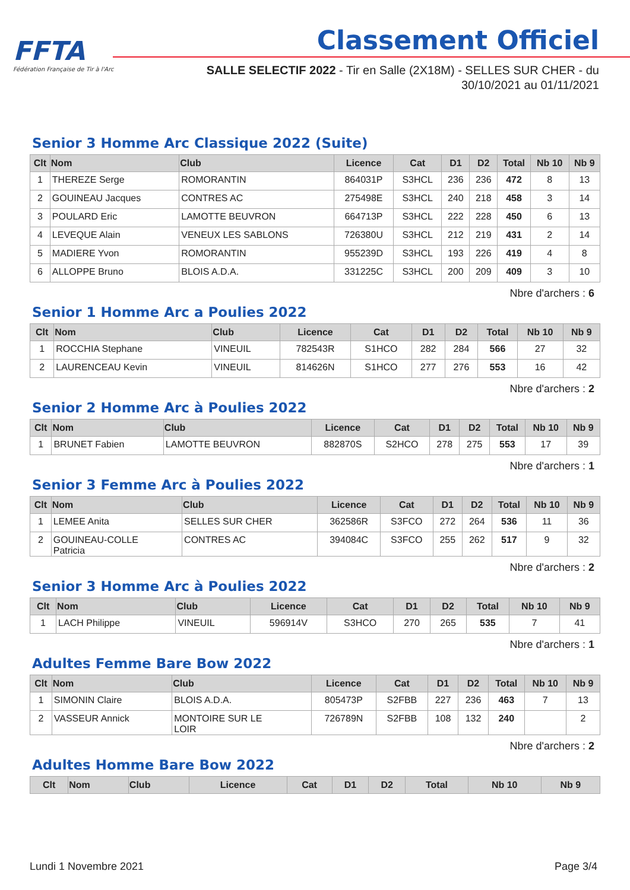FFTA
Fédération Française de Tir à l'Arc
Classement Officiel
SALLE SELECTIF 2022 - Tir en Salle (2X18M) - SELLES SUR CHER - du
30/10/2021 au 01/11/2021
Senior 3 Homme Arc Classique 2022 (Suite)
| Clt | Nom | Club | Licence | Cat | D1 | D2 | Total | Nb 10 | Nb 9 |
| --- | --- | --- | --- | --- | --- | --- | --- | --- | --- |
| 1 | THEREZE Serge | ROMORANTIN | 864031P | S3HCL | 236 | 236 | 472 | 8 | 13 |
| 2 | GOUINEAU Jacques | CONTRES AC | 275498E | S3HCL | 240 | 218 | 458 | 3 | 14 |
| 3 | POULARD Eric | LAMOTTE BEUVRON | 664713P | S3HCL | 222 | 228 | 450 | 6 | 13 |
| 4 | LEVEQUE Alain | VENEUX LES SABLONS | 726380U | S3HCL | 212 | 219 | 431 | 2 | 14 |
| 5 | MADIERE Yvon | ROMORANTIN | 955239D | S3HCL | 193 | 226 | 419 | 4 | 8 |
| 6 | ALLOPPE Bruno | BLOIS A.D.A. | 331225C | S3HCL | 200 | 209 | 409 | 3 | 10 |
Nbre d'archers : 6
Senior 1 Homme Arc a Poulies 2022
| Clt | Nom | Club | Licence | Cat | D1 | D2 | Total | Nb 10 | Nb 9 |
| --- | --- | --- | --- | --- | --- | --- | --- | --- | --- |
| 1 | ROCCHIA Stephane | VINEUIL | 782543R | S1HCO | 282 | 284 | 566 | 27 | 32 |
| 2 | LAURENCEAU Kevin | VINEUIL | 814626N | S1HCO | 277 | 276 | 553 | 16 | 42 |
Nbre d'archers : 2
Senior 2 Homme Arc à Poulies 2022
| Clt | Nom | Club | Licence | Cat | D1 | D2 | Total | Nb 10 | Nb 9 |
| --- | --- | --- | --- | --- | --- | --- | --- | --- | --- |
| 1 | BRUNET Fabien | LAMOTTE BEUVRON | 882870S | S2HCO | 278 | 275 | 553 | 17 | 39 |
Nbre d'archers : 1
Senior 3 Femme Arc à Poulies 2022
| Clt | Nom | Club | Licence | Cat | D1 | D2 | Total | Nb 10 | Nb 9 |
| --- | --- | --- | --- | --- | --- | --- | --- | --- | --- |
| 1 | LEMEE Anita | SELLES SUR CHER | 362586R | S3FCO | 272 | 264 | 536 | 11 | 36 |
| 2 | GOUINEAU-COLLE Patricia | CONTRES AC | 394084C | S3FCO | 255 | 262 | 517 | 9 | 32 |
Nbre d'archers : 2
Senior 3 Homme Arc à Poulies 2022
| Clt | Nom | Club | Licence | Cat | D1 | D2 | Total | Nb 10 | Nb 9 |
| --- | --- | --- | --- | --- | --- | --- | --- | --- | --- |
| 1 | LACH Philippe | VINEUIL | 596914V | S3HCO | 270 | 265 | 535 | 7 | 41 |
Nbre d'archers : 1
Adultes Femme Bare Bow 2022
| Clt | Nom | Club | Licence | Cat | D1 | D2 | Total | Nb 10 | Nb 9 |
| --- | --- | --- | --- | --- | --- | --- | --- | --- | --- |
| 1 | SIMONIN Claire | BLOIS A.D.A. | 805473P | S2FBB | 227 | 236 | 463 | 7 | 13 |
| 2 | VASSEUR Annick | MONTOIRE SUR LE LOIR | 726789N | S2FBB | 108 | 132 | 240 | | 2 |
Nbre d'archers : 2
Adultes Homme Bare Bow 2022
| Clt | Nom | Club | Licence | Cat | D1 | D2 | Total | Nb 10 | Nb 9 |
| --- | --- | --- | --- | --- | --- | --- | --- | --- | --- |
Lundi 1 Novembre 2021 Page 3/4